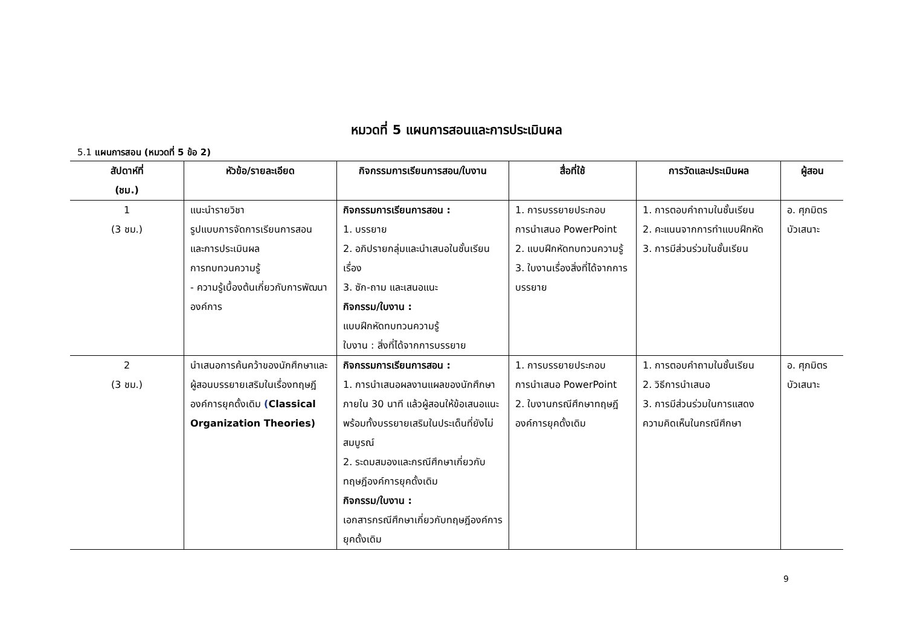หมวดที่ 5 แผนการสอนและการประเมินผล
5.1 แผนการสอน (หมวดที่ 5 ข้อ 2)
| สัปดาห์ที่ (ชม.) | หัวข้อ/รายละเอียด | กิจกรรมการเรียนการสอน/ใบงาน | สื่อที่ใช้ | การวัดและประเมินผล | ผู้สอน |
| --- | --- | --- | --- | --- | --- |
| 1 (3 ชม.) | แนะนำรายวิชา รูปแบบการจัดการเรียนการสอน และการประเมินผล การทบทวนความรู้ - ความรู้เบื้องต้นเกี่ยวกับการพัฒนาองค์การ | กิจกรรมการเรียนการสอน : 1. บรรยาย 2. อภิปรายกลุ่มและนำเสนอในชั้นเรียนเรื่อง 3. ซัก-ถาม และเสนอแนะ กิจกรรม/ใบงาน : แบบฝึกหัดทบทวนความรู้ ใบงาน : สิ่งที่ได้จากการบรรยาย | 1. การบรรยายประกอบการนำเสนอ PowerPoint 2. แบบฝึกหัดทบทวนความรู้ 3. ใบงานเรื่องสิ่งที่ได้จากการบรรยาย | 1. การตอบคำถามในชั้นเรียน 2. คะแนนจากการทำแบบฝึกหัด 3. การมีส่วนร่วมในชั้นเรียน | อ. ศุภมิตร บัวเสนาะ |
| 2 (3 ชม.) | นำเสนอการค้นคว้าของนักศึกษาและผู้สอนบรรยายเสริมในเรื่องทฤษฎีองค์การยุคดั้งเดิม ( Classical Organization Theories) | กิจกรรมการเรียนการสอน : 1. การนำเสนอผลงานแผลของนักศึกษาภายใน 30 นาที แล้วผู้สอนให้ข้อเสนอแนะพร้อมทั้งบรรยายเสริมในประเด็นที่ยังไม่สมบูรณ์ 2. ระดมสมองและกรณีศึกษาเกี่ยวกับทฤษฎีองค์การยุคดั้งเดิม กิจกรรม/ใบงาน : เอกสารกรณีศึกษาเกี่ยวกับทฤษฎีองค์การยุคดั้งเดิม | 1. การบรรยายประกอบการนำเสนอ PowerPoint 2. ใบงานกรณีศึกษาทฤษฎีองค์การยุคดั้งเดิม | 1. การตอบคำถามในชั้นเรียน 2. วิธีการนำเสนอ 3. การมีส่วนร่วมในการแสดงความคิดเห็นในกรณีศึกษา | อ. ศุภมิตร บัวเสนาะ |
9